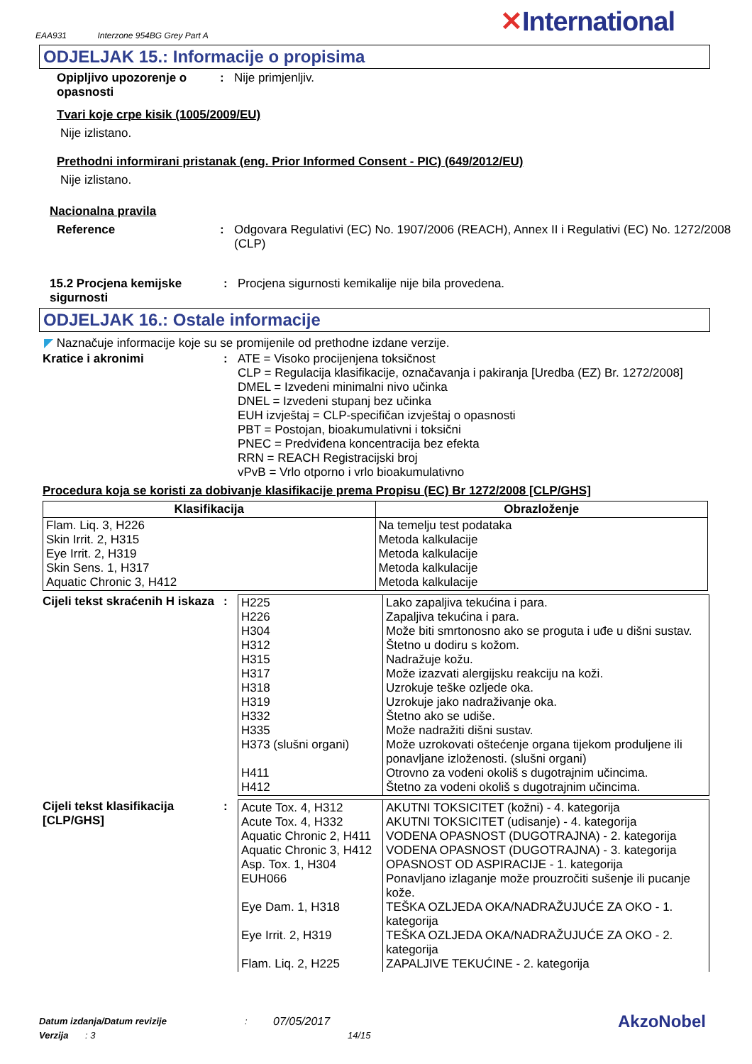EAA931 Interzone 954BG Grey Part A
✕International
ODJELJAK 15.: Informacije o propisima
Opipljivo upozorenje o opasnosti
: Nije primjenljiv.
Tvari koje crpe kisik (1005/2009/EU)
Nije izlistano.
Prethodni informirani pristanak (eng. Prior Informed Consent - PIC) (649/2012/EU)
Nije izlistano.
Nacionalna pravila
Reference : Odgovara Regulativi (EC) No. 1907/2006 (REACH), Annex II i Regulativi (EC) No. 1272/2008 (CLP)
15.2 Procjena kemijske sigurnosti
: Procjena sigurnosti kemikalije nije bila provedena.
ODJELJAK 16.: Ostale informacije
◤ Naznačuje informacije koje su se promijenile od prethodne izdane verzije.
Kratice i akronimi : ATE = Visoko procijenjena toksičnost
CLP = Regulacija klasifikacije, označavanja i pakiranja [Uredba (EZ) Br. 1272/2008]
DMEL = Izvedeni minimalni nivo učinka
DNEL = Izvedeni stupanj bez učinka
EUH izvještaj = CLP-specifičan izvještaj o opasnosti
PBT = Postojan, bioakumulativni i toksični
PNEC = Predviđena koncentracija bez efekta
RRN = REACH Registracijski broj
vPvB = Vrlo otporno i vrlo bioakumulativno
Procedura koja se koristi za dobivanje klasifikacije prema Propisu (EC) Br 1272/2008 [CLP/GHS]
| Klasifikacija | Obrazloženje |
| --- | --- |
| Flam. Liq. 3, H226 Skin Irrit. 2, H315 Eye Irrit. 2, H319 Skin Sens. 1, H317 Aquatic Chronic 3, H412 | Na temelju test podataka Metoda kalkulacije Metoda kalkulacije Metoda kalkulacije Metoda kalkulacije |
Cijeli tekst skraćenih H iskaza
:
| H225 H226 H304 H312 H315 H317 H318 H319 H332 H335 H373 (slušni organi) H411 H412 | Lako zapaljiva tekućina i para. Zapaljiva tekućina i para. Može biti smrtonosno ako se proguta i uđe u dišni sustav. Štetno u dodiru s kožom. Nadražuje kožu. Može izazvati alergijsku reakciju na koži. Uzrokuje teške ozljede oka. Uzrokuje jako nadraživanje oka. Štetno ako se udiše. Može nadražiti dišni sustav. Može uzrokovati oštećenje organa tijekom produljene ili ponavljane izloženosti. (slušni organi) Otrovno za vodeni okoliš s dugotrajnim učincima. Štetno za vodeni okoliš s dugotrajnim učincima. |
Cijeli tekst klasifikacija [CLP/GHS]
:
| Acute Tox. 4, H312 Acute Tox. 4, H332 Aquatic Chronic 2, H411 Aquatic Chronic 3, H412 Asp. Tox. 1, H304 EUH066 Eye Dam. 1, H318 Eye Irrit. 2, H319 Flam. Liq. 2, H225 | AKUTNI TOKSICITET (kožni) - 4. kategorija AKUTNI TOKSICITET (udisanje) - 4. kategorija VODENA OPASNOST (DUGOTRAJNA) - 2. kategorija VODENA OPASNOST (DUGOTRAJNA) - 3. kategorija OPASNOST OD ASPIRACIJE - 1. kategorija Ponavljano izlaganje može prouzročiti sušenje ili pucanje kože. TEŠKA OZLJEDA OKA/NADRAŽUJUĆE ZA OKO - 1. kategorija TEŠKA OZLJEDA OKA/NADRAŽUJUĆE ZA OKO - 2. kategorija ZAPALJIVE TEKUĆINE - 2. kategorija |
Datum izdanja/Datum revizije: 07/05/2017 AkzoNobel
Verzija: 3 14/15